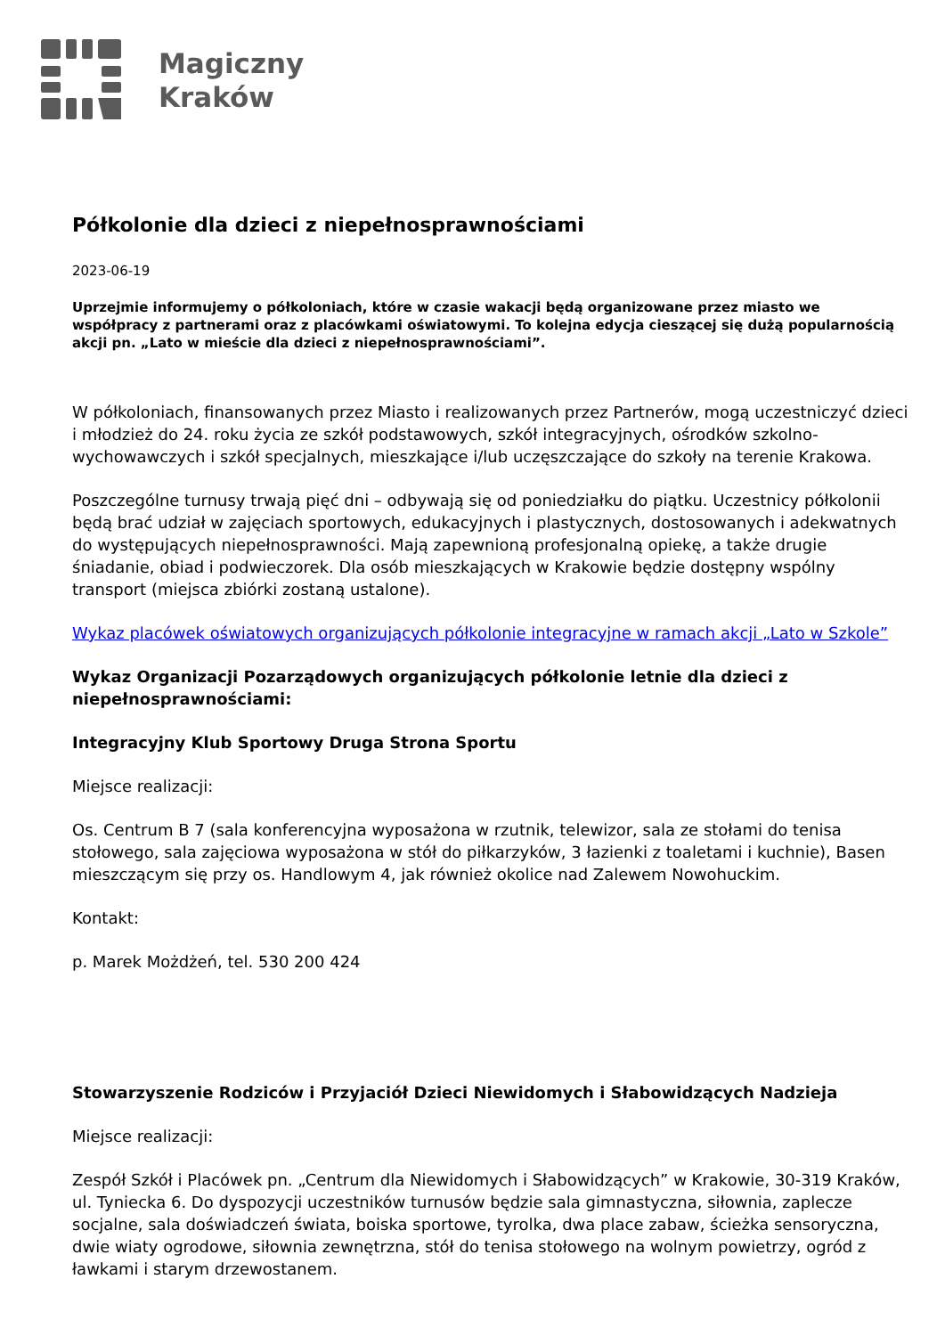Magiczny
Kraków
Półkolonie dla dzieci z niepełnosprawnościami
2023-06-19
Uprzejmie informujemy o półkoloniach, które w czasie wakacji będą organizowane przez miasto we współpracy z partnerami oraz z placówkami oświatowymi. To kolejna edycja cieszącej się dużą popularnością akcji pn. „Lato w mieście dla dzieci z niepełnosprawnościami”.
W półkoloniach, finansowanych przez Miasto i realizowanych przez Partnerów, mogą uczestniczyć dzieci i młodzież do 24. roku życia ze szkół podstawowych, szkół integracyjnych, ośrodków szkolno-wychowawczych i szkół specjalnych, mieszkające i/lub uczęszczające do szkoły na terenie Krakowa.
Poszczególne turnusy trwają pięć dni – odbywają się od poniedziałku do piątku. Uczestnicy półkolonii będą brać udział w zajęciach sportowych, edukacyjnych i plastycznych, dostosowanych i adekwatnych do występujących niepełnosprawności. Mają zapewnioną profesjonalną opiekę, a także drugie śniadanie, obiad i podwieczorek. Dla osób mieszkających w Krakowie będzie dostępny wspólny transport (miejsca zbiórki zostaną ustalone).
Wykaz placówek oświatowych organizujących półkolonie integracyjne w ramach akcji „Lato w Szkole”
Wykaz Organizacji Pozarządowych organizujących półkolonie letnie dla dzieci z niepełnosprawnościami:
Integracyjny Klub Sportowy Druga Strona Sportu
Miejsce realizacji:
Os. Centrum B 7 (sala konferencyjna wyposażona w rzutnik, telewizor, sala ze stołami do tenisa stołowego, sala zajęciowa wyposażona w stół do piłkarzyków, 3 łazienki z toaletami i kuchnie), Basen mieszczącym się przy os. Handlowym 4, jak również okolice nad Zalewem Nowohuckim.
Kontakt:
p. Marek Możdżeń, tel. 530 200 424
Stowarzyszenie Rodziców i Przyjaciół Dzieci Niewidomych i Słabowidzących Nadzieja
Miejsce realizacji:
Zespół Szkół i Placówek pn. „Centrum dla Niewidomych i Słabowidzących” w Krakowie, 30-319 Kraków, ul. Tyniecka 6. Do dyspozycji uczestników turnusów będzie sala gimnastyczna, siłownia, zaplecze socjalne, sala doświadczeń świata, boiska sportowe, tyrolka, dwa place zabaw, ścieżka sensoryczna, dwie wiaty ogrodowe, siłownia zewnętrzna, stół do tenisa stołowego na wolnym powietrzy, ogród z ławkami i starym drzewostanem.